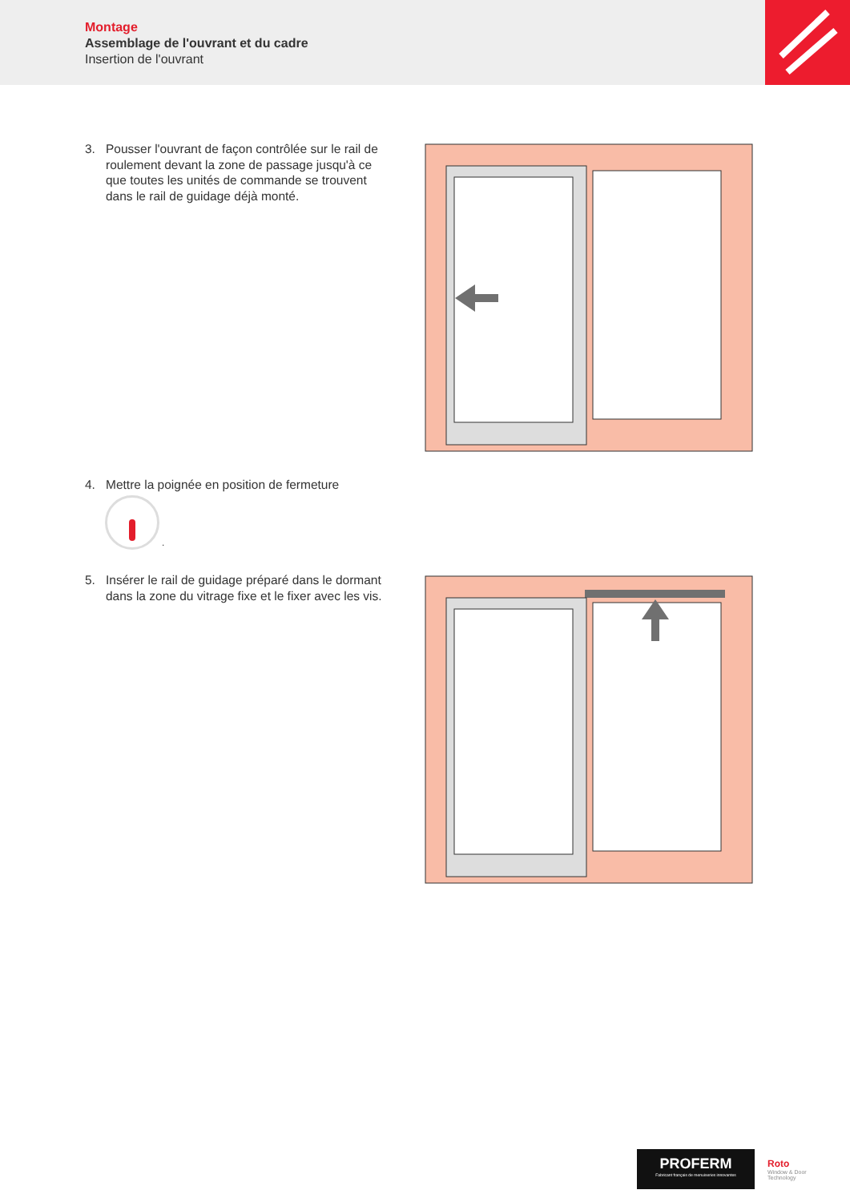Montage
Assemblage de l'ouvrant et du cadre
Insertion de l'ouvrant
3. Pousser l'ouvrant de façon contrôlée sur le rail de roulement devant la zone de passage jusqu'à ce que toutes les unités de commande se trouvent dans le rail de guidage déjà monté.
4. Mettre la poignée en position de fermeture
.
5. Insérer le rail de guidage préparé dans le dormant dans la zone du vitrage fixe et le fixer avec les vis.
PROFERM
Fabricant français de menuiseries innovantes
Roto
Window & Door
Technology